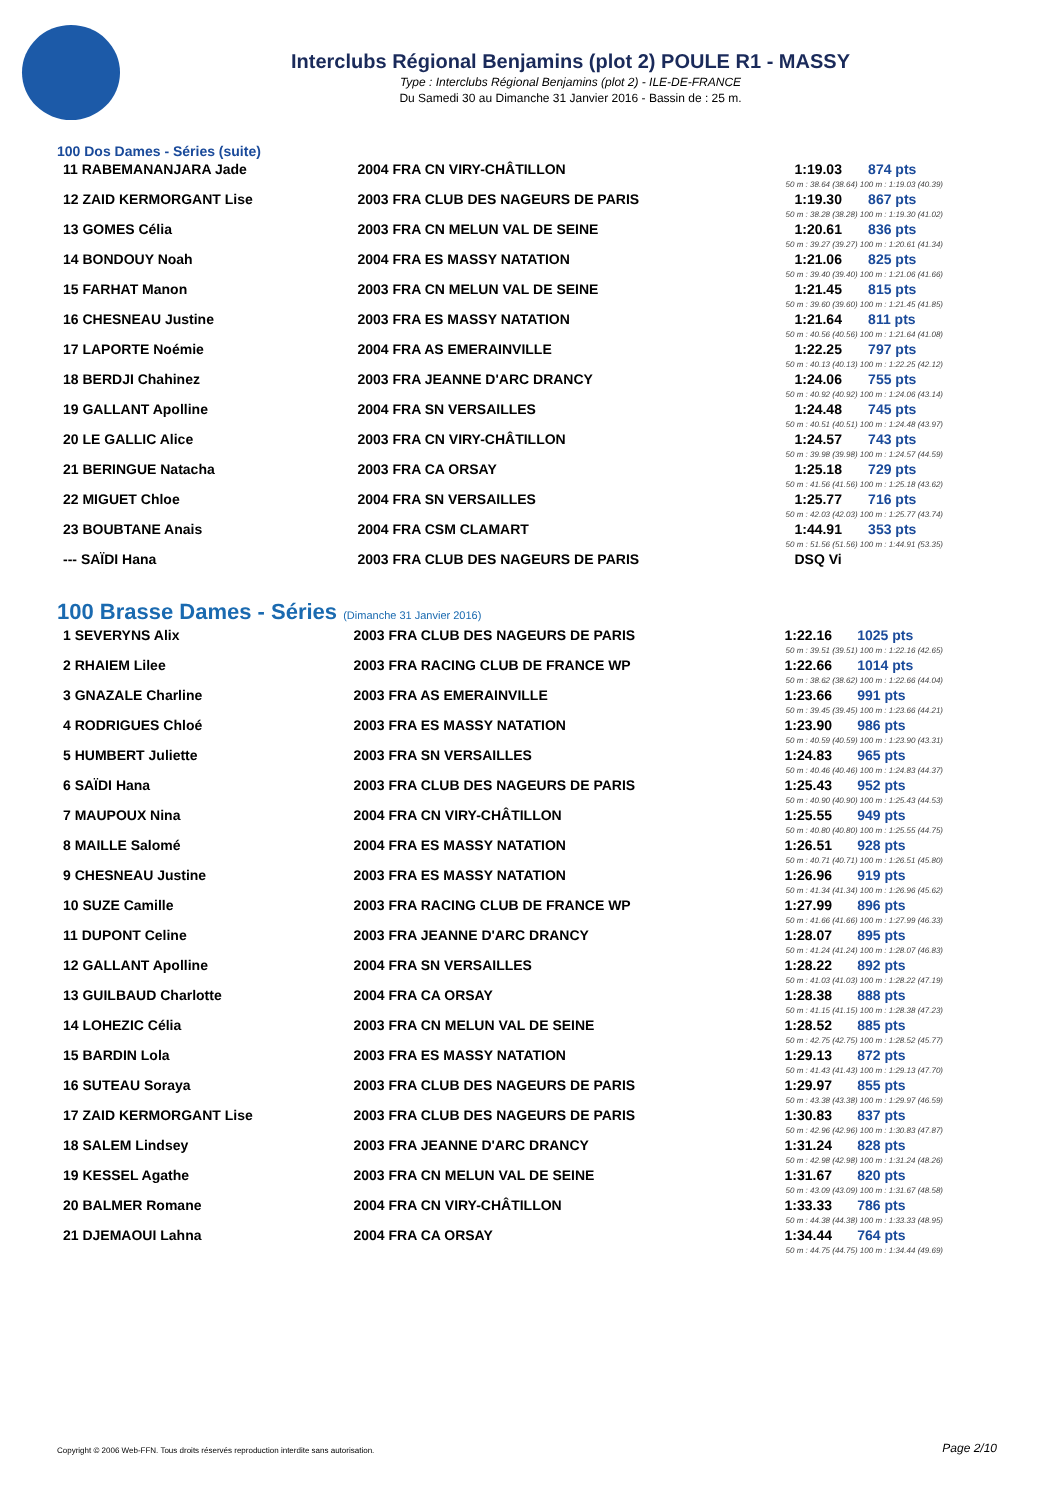Interclubs Régional Benjamins (plot 2) POULE R1 - MASSY
Type : Interclubs Régional Benjamins (plot 2) - ILE-DE-FRANCE
Du Samedi 30 au Dimanche 31 Janvier 2016 - Bassin de : 25 m.
100 Dos Dames - Séries (suite)
| 11 RABEMANANJARA Jade | 2004 FRA CN VIRY-CHÂTILLON | 1:19.03 | 874 pts |
| 50 m : 38.64 (38.64) 100 m : 1:19.03 (40.39) | | | |
| 12 ZAID KERMORGANT Lise | 2003 FRA CLUB DES NAGEURS DE PARIS | 1:19.30 | 867 pts |
| 50 m : 38.28 (38.28) 100 m : 1:19.30 (41.02) | | | |
| 13 GOMES Célia | 2003 FRA CN MELUN VAL DE SEINE | 1:20.61 | 836 pts |
| 50 m : 39.27 (39.27) 100 m : 1:20.61 (41.34) | | | |
| 14 BONDOUY Noah | 2004 FRA ES MASSY NATATION | 1:21.06 | 825 pts |
| 50 m : 39.40 (39.40) 100 m : 1:21.06 (41.66) | | | |
| 15 FARHAT Manon | 2003 FRA CN MELUN VAL DE SEINE | 1:21.45 | 815 pts |
| 50 m : 39.60 (39.60) 100 m : 1:21.45 (41.85) | | | |
| 16 CHESNEAU Justine | 2003 FRA ES MASSY NATATION | 1:21.64 | 811 pts |
| 50 m : 40.56 (40.56) 100 m : 1:21.64 (41.08) | | | |
| 17 LAPORTE Noémie | 2004 FRA AS EMERAINVILLE | 1:22.25 | 797 pts |
| 50 m : 40.13 (40.13) 100 m : 1:22.25 (42.12) | | | |
| 18 BERDJI Chahinez | 2003 FRA JEANNE D'ARC DRANCY | 1:24.06 | 755 pts |
| 50 m : 40.92 (40.92) 100 m : 1:24.06 (43.14) | | | |
| 19 GALLANT Apolline | 2004 FRA SN VERSAILLES | 1:24.48 | 745 pts |
| 50 m : 40.51 (40.51) 100 m : 1:24.48 (43.97) | | | |
| 20 LE GALLIC Alice | 2003 FRA CN VIRY-CHÂTILLON | 1:24.57 | 743 pts |
| 50 m : 39.98 (39.98) 100 m : 1:24.57 (44.59) | | | |
| 21 BERINGUE Natacha | 2003 FRA CA ORSAY | 1:25.18 | 729 pts |
| 50 m : 41.56 (41.56) 100 m : 1:25.18 (43.62) | | | |
| 22 MIGUET Chloe | 2004 FRA SN VERSAILLES | 1:25.77 | 716 pts |
| 50 m : 42.03 (42.03) 100 m : 1:25.77 (43.74) | | | |
| 23 BOUBTANE Anais | 2004 FRA CSM CLAMART | 1:44.91 | 353 pts |
| 50 m : 51.56 (51.56) 100 m : 1:44.91 (53.35) | | | |
| --- SAÏDI Hana | 2003 FRA CLUB DES NAGEURS DE PARIS | DSQ Vi | |
100 Brasse Dames - Séries (Dimanche 31 Janvier 2016)
| 1 SEVERYNS Alix | 2003 FRA CLUB DES NAGEURS DE PARIS | 1:22.16 | 1025 pts |
| 50 m : 39.51 (39.51) 100 m : 1:22.16 (42.65) | | | |
| 2 RHAIEM Lilee | 2003 FRA RACING CLUB DE FRANCE WP | 1:22.66 | 1014 pts |
| 50 m : 38.62 (38.62) 100 m : 1:22.66 (44.04) | | | |
| 3 GNAZALE Charline | 2003 FRA AS EMERAINVILLE | 1:23.66 | 991 pts |
| 50 m : 39.45 (39.45) 100 m : 1:23.66 (44.21) | | | |
| 4 RODRIGUES Chloé | 2003 FRA ES MASSY NATATION | 1:23.90 | 986 pts |
| 50 m : 40.59 (40.59) 100 m : 1:23.90 (43.31) | | | |
| 5 HUMBERT Juliette | 2003 FRA SN VERSAILLES | 1:24.83 | 965 pts |
| 50 m : 40.46 (40.46) 100 m : 1:24.83 (44.37) | | | |
| 6 SAÏDI Hana | 2003 FRA CLUB DES NAGEURS DE PARIS | 1:25.43 | 952 pts |
| 50 m : 40.90 (40.90) 100 m : 1:25.43 (44.53) | | | |
| 7 MAUPOUX Nina | 2004 FRA CN VIRY-CHÂTILLON | 1:25.55 | 949 pts |
| 50 m : 40.80 (40.80) 100 m : 1:25.55 (44.75) | | | |
| 8 MAILLE Salomé | 2004 FRA ES MASSY NATATION | 1:26.51 | 928 pts |
| 50 m : 40.71 (40.71) 100 m : 1:26.51 (45.80) | | | |
| 9 CHESNEAU Justine | 2003 FRA ES MASSY NATATION | 1:26.96 | 919 pts |
| 50 m : 41.34 (41.34) 100 m : 1:26.96 (45.62) | | | |
| 10 SUZE Camille | 2003 FRA RACING CLUB DE FRANCE WP | 1:27.99 | 896 pts |
| 50 m : 41.66 (41.66) 100 m : 1:27.99 (46.33) | | | |
| 11 DUPONT Celine | 2003 FRA JEANNE D'ARC DRANCY | 1:28.07 | 895 pts |
| 50 m : 41.24 (41.24) 100 m : 1:28.07 (46.83) | | | |
| 12 GALLANT Apolline | 2004 FRA SN VERSAILLES | 1:28.22 | 892 pts |
| 50 m : 41.03 (41.03) 100 m : 1:28.22 (47.19) | | | |
| 13 GUILBAUD Charlotte | 2004 FRA CA ORSAY | 1:28.38 | 888 pts |
| 50 m : 41.15 (41.15) 100 m : 1:28.38 (47.23) | | | |
| 14 LOHEZIC Célia | 2003 FRA CN MELUN VAL DE SEINE | 1:28.52 | 885 pts |
| 50 m : 42.75 (42.75) 100 m : 1:28.52 (45.77) | | | |
| 15 BARDIN Lola | 2003 FRA ES MASSY NATATION | 1:29.13 | 872 pts |
| 50 m : 41.43 (41.43) 100 m : 1:29.13 (47.70) | | | |
| 16 SUTEAU Soraya | 2003 FRA CLUB DES NAGEURS DE PARIS | 1:29.97 | 855 pts |
| 50 m : 43.38 (43.38) 100 m : 1:29.97 (46.59) | | | |
| 17 ZAID KERMORGANT Lise | 2003 FRA CLUB DES NAGEURS DE PARIS | 1:30.83 | 837 pts |
| 50 m : 42.96 (42.96) 100 m : 1:30.83 (47.87) | | | |
| 18 SALEM Lindsey | 2003 FRA JEANNE D'ARC DRANCY | 1:31.24 | 828 pts |
| 50 m : 42.98 (42.98) 100 m : 1:31.24 (48.26) | | | |
| 19 KESSEL Agathe | 2003 FRA CN MELUN VAL DE SEINE | 1:31.67 | 820 pts |
| 50 m : 43.09 (43.09) 100 m : 1:31.67 (48.58) | | | |
| 20 BALMER Romane | 2004 FRA CN VIRY-CHÂTILLON | 1:33.33 | 786 pts |
| 50 m : 44.38 (44.38) 100 m : 1:33.33 (48.95) | | | |
| 21 DJEMAOUI Lahna | 2004 FRA CA ORSAY | 1:34.44 | 764 pts |
| 50 m : 44.75 (44.75) 100 m : 1:34.44 (49.69) | | | |
Copyright © 2006 Web-FFN. Tous droits réservés reproduction interdite sans autorisation.
Page 2/10